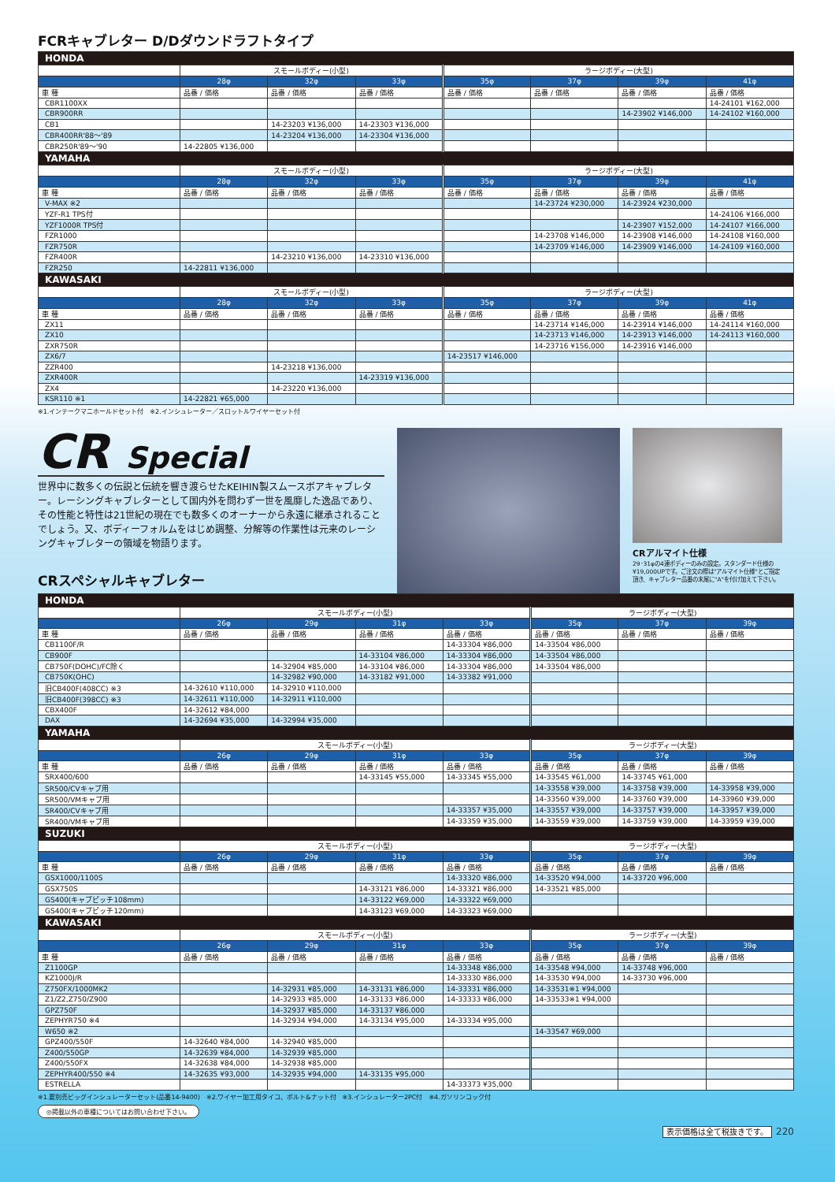FCRキャブレター D/Dダウンドラフトタイプ
| HONDA | | | | | | | |
| | スモールボディー(小型) | | | ラージボディー(大型) | | | |
| | 28φ | 32φ | 33φ | 35φ | 37φ | 39φ | 41φ |
| 車 種 | 品番 / 価格 | 品番 / 価格 | 品番 / 価格 | 品番 / 価格 | 品番 / 価格 | 品番 / 価格 | 品番 / 価格 |
| CBR1100XX | | | | | | | 14-24101 ¥162,000 |
| CBR900RR | | | | | | 14-23902 ¥146,000 | 14-24102 ¥160,000 |
| CB1 | | 14-23203 ¥136,000 | 14-23303 ¥136,000 | | | | |
| CBR400RR'88〜'89 | | 14-23204 ¥136,000 | 14-23304 ¥136,000 | | | | |
| CBR250R'89〜'90 | 14-22805 ¥136,000 | | | | | | |
| YAMAHA | | | | | | | |
| | スモールボディー(小型) | | | ラージボディー(大型) | | | |
| | 28φ | 32φ | 33φ | 35φ | 37φ | 39φ | 41φ |
| 車 種 | 品番 / 価格 | 品番 / 価格 | 品番 / 価格 | 品番 / 価格 | 品番 / 価格 | 品番 / 価格 | 品番 / 価格 |
| V-MAX ※2 | | | | | 14-23724 ¥230,000 | 14-23924 ¥230,000 | |
| YZF-R1 TPS付 | | | | | | | 14-24106 ¥166,000 |
| YZF1000R TPS付 | | | | | | 14-23907 ¥152,000 | 14-24107 ¥166,000 |
| FZR1000 | | | | | 14-23708 ¥146,000 | 14-23908 ¥146,000 | 14-24108 ¥160,000 |
| FZR750R | | | | | 14-23709 ¥146,000 | 14-23909 ¥146,000 | 14-24109 ¥160,000 |
| FZR400R | | 14-23210 ¥136,000 | 14-23310 ¥136,000 | | | | |
| FZR250 | 14-22811 ¥136,000 | | | | | | |
| KAWASAKI | | | | | | | |
| | スモールボディー(小型) | | | ラージボディー(大型) | | | |
| | 28φ | 32φ | 33φ | 35φ | 37φ | 39φ | 41φ |
| 車 種 | 品番 / 価格 | 品番 / 価格 | 品番 / 価格 | 品番 / 価格 | 品番 / 価格 | 品番 / 価格 | 品番 / 価格 |
| ZX11 | | | | | 14-23714 ¥146,000 | 14-23914 ¥146,000 | 14-24114 ¥160,000 |
| ZX10 | | | | | 14-23713 ¥146,000 | 14-23913 ¥146,000 | 14-24113 ¥160,000 |
| ZXR750R | | | | | 14-23716 ¥156,000 | 14-23916 ¥146,000 | |
| ZX6/7 | | | | 14-23517 ¥146,000 | | | |
| ZZR400 | | 14-23218 ¥136,000 | | | | | |
| ZXR400R | | | 14-23319 ¥136,000 | | | | |
| ZX4 | | 14-23220 ¥136,000 | | | | | |
| KSR110 ※1 | 14-22821 ¥65,000 | | | | | | |
※1.インテークマニホールドセット付　※2.インシュレーター／スロットルワイヤーセット付
CR Special
世界中に数多くの伝説と伝統を響き渡らせたKEIHIN製スムースボアキャブレター。レーシングキャブレターとして国内外を問わず一世を風靡した逸品であり、その性能と特性は21世紀の現在でも数多くのオーナーから永遠に継承されることでしょう。又、ボディーフォルムをはじめ調整、分解等の作業性は元来のレーシングキャブレターの領域を物語ります。
CRスペシャルキャブレター
CRアルマイト仕様
29･31φの4連ボディーのみの設定。スタンダード仕様の¥19,000UPです。ご注文の際は"アルマイト仕様"とご指定頂き、キャブレター品番の末尾に"A"を付け加えて下さい。
| HONDA | | | | | | | |
| | スモールボディー(小型) | | | | ラージボディー(大型) | | |
| | 26φ | 29φ | 31φ | 33φ | 35φ | 37φ | 39φ |
| 車 種 | 品番 / 価格 | 品番 / 価格 | 品番 / 価格 | 品番 / 価格 | 品番 / 価格 | 品番 / 価格 | 品番 / 価格 |
| CB1100F/R | | | | 14-33304 ¥86,000 | 14-33504 ¥86,000 | | |
| CB900F | | | 14-33104 ¥86,000 | 14-33304 ¥86,000 | 14-33504 ¥86,000 | | |
| CB750F(DOHC)/FC除く | | 14-32904 ¥85,000 | 14-33104 ¥86,000 | 14-33304 ¥86,000 | 14-33504 ¥86,000 | | |
| CB750K(OHC) | | 14-32982 ¥90,000 | 14-33182 ¥91,000 | 14-33382 ¥91,000 | | | |
| 旧CB400F(408CC) ※3 | 14-32610 ¥110,000 | 14-32910 ¥110,000 | | | | | |
| 旧CB400F(398CC) ※3 | 14-32611 ¥110,000 | 14-32911 ¥110,000 | | | | | |
| CBX400F | 14-32612 ¥84,000 | | | | | | |
| DAX | 14-32694 ¥35,000 | 14-32994 ¥35,000 | | | | | |
| YAMAHA | | | | | | | |
| | スモールボディー(小型) | | | | ラージボディー(大型) | | |
| | 26φ | 29φ | 31φ | 33φ | 35φ | 37φ | 39φ |
| 車 種 | 品番 / 価格 | 品番 / 価格 | 品番 / 価格 | 品番 / 価格 | 品番 / 価格 | 品番 / 価格 | 品番 / 価格 |
| SRX400/600 | | | 14-33145 ¥55,000 | 14-33345 ¥55,000 | 14-33545 ¥61,000 | 14-33745 ¥61,000 | |
| SR500/CVキャブ用 | | | | | 14-33558 ¥39,000 | 14-33758 ¥39,000 | 14-33958 ¥39,000 |
| SR500/VMキャブ用 | | | | | 14-33560 ¥39,000 | 14-33760 ¥39,000 | 14-33960 ¥39,000 |
| SR400/CVキャブ用 | | | | 14-33357 ¥35,000 | 14-33557 ¥39,000 | 14-33757 ¥39,000 | 14-33957 ¥39,000 |
| SR400/VMキャブ用 | | | | 14-33359 ¥35,000 | 14-33559 ¥39,000 | 14-33759 ¥39,000 | 14-33959 ¥39,000 |
| SUZUKI | | | | | | | |
| | スモールボディー(小型) | | | | ラージボディー(大型) | | |
| | 26φ | 29φ | 31φ | 33φ | 35φ | 37φ | 39φ |
| 車 種 | 品番 / 価格 | 品番 / 価格 | 品番 / 価格 | 品番 / 価格 | 品番 / 価格 | 品番 / 価格 | 品番 / 価格 |
| GSX1000/1100S | | | | 14-33320 ¥86,000 | 14-33520 ¥94,000 | 14-33720 ¥96,000 | |
| GSX750S | | | 14-33121 ¥86,000 | 14-33321 ¥86,000 | 14-33521 ¥85,000 | | |
| GS400(キャブピッチ108mm) | | | 14-33122 ¥69,000 | 14-33322 ¥69,000 | | | |
| GS400(キャブピッチ120mm) | | | 14-33123 ¥69,000 | 14-33323 ¥69,000 | | | |
| KAWASAKI | | | | | | | |
| | スモールボディー(小型) | | | | ラージボディー(大型) | | |
| | 26φ | 29φ | 31φ | 33φ | 35φ | 37φ | 39φ |
| 車 種 | 品番 / 価格 | 品番 / 価格 | 品番 / 価格 | 品番 / 価格 | 品番 / 価格 | 品番 / 価格 | 品番 / 価格 |
| Z1100GP | | | | 14-33348 ¥86,000 | 14-33548 ¥94,000 | 14-33748 ¥96,000 | |
| KZ1000J/R | | | | 14-33330 ¥86,000 | 14-33530 ¥94,000 | 14-33730 ¥96,000 | |
| Z750FX/1000MK2 | | 14-32931 ¥85,000 | 14-33131 ¥86,000 | 14-33331 ¥86,000 | 14-33531※1 ¥94,000 | | |
| Z1/Z2,Z750/Z900 | | 14-32933 ¥85,000 | 14-33133 ¥86,000 | 14-33333 ¥86,000 | 14-33533※1 ¥94,000 | | |
| GPZ750F | | 14-32937 ¥85,000 | 14-33137 ¥86,000 | | | | |
| ZEPHYR750 ※4 | | 14-32934 ¥94,000 | 14-33134 ¥95,000 | 14-33334 ¥95,000 | | | |
| W650 ※2 | | | | | 14-33547 ¥69,000 | | |
| GPZ400/550F | 14-32640 ¥84,000 | 14-32940 ¥85,000 | | | | | |
| Z400/550GP | 14-32639 ¥84,000 | 14-32939 ¥85,000 | | | | | |
| Z400/550FX | 14-32638 ¥84,000 | 14-32938 ¥85,000 | | | | | |
| ZEPHYR400/550 ※4 | 14-32635 ¥93,000 | 14-32935 ¥94,000 | 14-33135 ¥95,000 | | | | |
| ESTRELLA | | | | 14-33373 ¥35,000 | | | |
※1.要別売ビッグインシュレーターセット(品番14-9400)　※2.ワイヤー加工用タイコ、ボルト&ナット付　※3.インシュレーター2PC付　※4.ガソリンコック付
◎掲載以外の車種についてはお問い合わせ下さい。
表示価格は全て税抜きです。 220